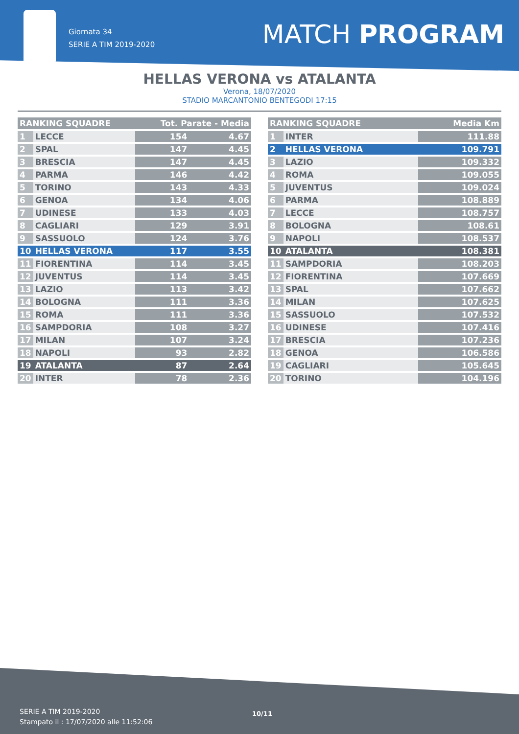Giornata 34
SERIE A TIM 2019-2020
MATCH PROGRAM
HELLAS VERONA vs ATALANTA
Verona, 18/07/2020
STADIO MARCANTONIO BENTEGODI 17:15
| RANKING SQUADRE | | Tot. Parate - Media | |
| --- | --- | --- | --- |
| 1 | LECCE | 154 | 4.67 |
| 2 | SPAL | 147 | 4.45 |
| 3 | BRESCIA | 147 | 4.45 |
| 4 | PARMA | 146 | 4.42 |
| 5 | TORINO | 143 | 4.33 |
| 6 | GENOA | 134 | 4.06 |
| 7 | UDINESE | 133 | 4.03 |
| 8 | CAGLIARI | 129 | 3.91 |
| 9 | SASSUOLO | 124 | 3.76 |
| 10 | HELLAS VERONA | 117 | 3.55 |
| 11 | FIORENTINA | 114 | 3.45 |
| 12 | JUVENTUS | 114 | 3.45 |
| 13 | LAZIO | 113 | 3.42 |
| 14 | BOLOGNA | 111 | 3.36 |
| 15 | ROMA | 111 | 3.36 |
| 16 | SAMPDORIA | 108 | 3.27 |
| 17 | MILAN | 107 | 3.24 |
| 18 | NAPOLI | 93 | 2.82 |
| 19 | ATALANTA | 87 | 2.64 |
| 20 | INTER | 78 | 2.36 |
| RANKING SQUADRE | | Media Km |
| --- | --- | --- |
| 1 | INTER | 111.88 |
| 2 | HELLAS VERONA | 109.791 |
| 3 | LAZIO | 109.332 |
| 4 | ROMA | 109.055 |
| 5 | JUVENTUS | 109.024 |
| 6 | PARMA | 108.889 |
| 7 | LECCE | 108.757 |
| 8 | BOLOGNA | 108.61 |
| 9 | NAPOLI | 108.537 |
| 10 | ATALANTA | 108.381 |
| 11 | SAMPDORIA | 108.203 |
| 12 | FIORENTINA | 107.669 |
| 13 | SPAL | 107.662 |
| 14 | MILAN | 107.625 |
| 15 | SASSUOLO | 107.532 |
| 16 | UDINESE | 107.416 |
| 17 | BRESCIA | 107.236 |
| 18 | GENOA | 106.586 |
| 19 | CAGLIARI | 105.645 |
| 20 | TORINO | 104.196 |
SERIE A TIM 2019-2020
Stampato il : 17/07/2020 alle 11:52:06
10/11